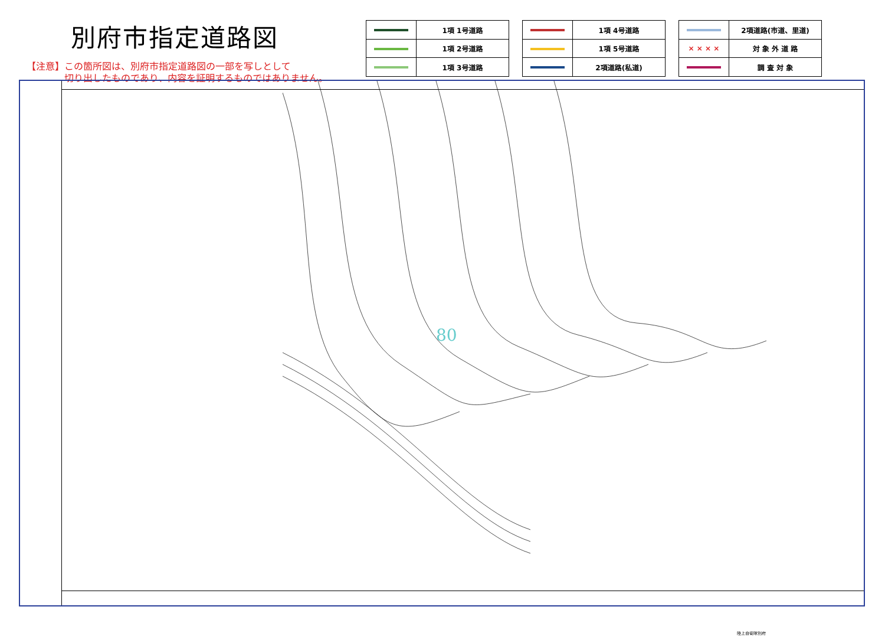別府市指定道路図
【注意】この箇所図は、別府市指定道路図の一部を写しとして
　　　　切り出したものであり、内容を証明するものではありません。
| | 1項 1号道路 |
| | 1項 2号道路 |
| | 1項 3号道路 |
| | 1項 4号道路 |
| | 1項 5号道路 |
| | 2項道路(私道) |
| | 2項道路(市道、里道) |
| × × × × | 対 象 外 道 路 |
| | 調 査 対 象 |
80
陸上自衛隊別府